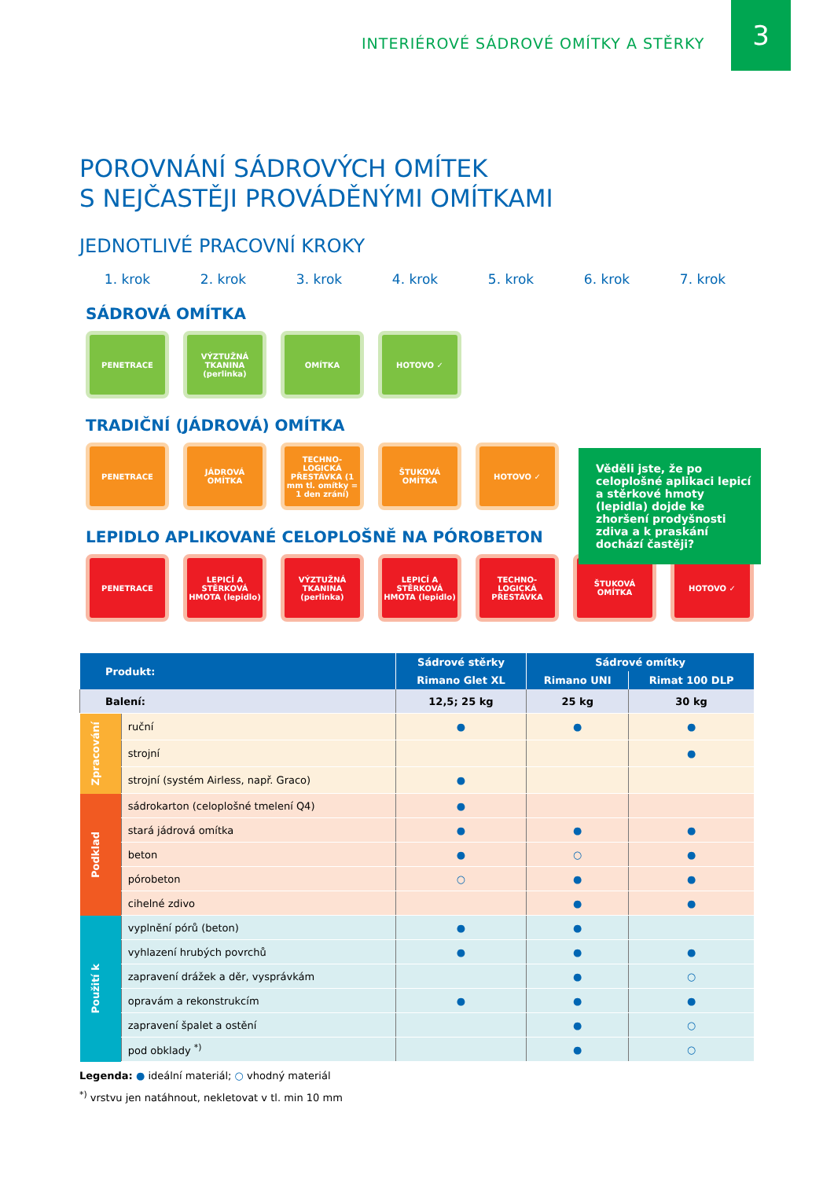INTERIÉROVÉ SÁDROVÉ OMÍTKY A STĚRKY
3
POROVNÁNÍ SÁDROVÝCH OMÍTEK
S NEJČASTĚJI PROVÁDĚNÝMI OMÍTKAMI
JEDNOTLIVÉ PRACOVNÍ KROKY
1. krok 2. krok 3. krok 4. krok 5. krok 6. krok 7. krok
SÁDROVÁ OMÍTKA
PENETRACE VÝZTUŽNÁ TKANINA (perlinka)
OMÍTKA HOTOVO ✓
TRADIČNÍ (JÁDROVÁ) OMÍTKA
PENETRACE JÁDROVÁ OMÍTKA TECHNO-LOGICKÁ PŘESTÁVKA (1 mm tl. omítky = 1 den zrání)
ŠTUKOVÁ OMÍTKA HOTOVO ✓
Věděli jste, že po celoplošné aplikaci lepicí a stěrkové hmoty (lepidla) dojde ke zhoršení prodyšnosti zdiva a k praskání dochází častěji?
LEPIDLO APLIKOVANÉ CELOPLOŠNĚ NA PÓROBETON
PENETRACE LEPICÍ A STĚRKOVÁ HMOTA (lepidlo)
VÝZTUŽNÁ TKANINA (perlinka)
LEPICÍ A STĚRKOVÁ HMOTA (lepidlo)
TECHNO-LOGICKÁ PŘESTÁVKA
ŠTUKOVÁ OMÍTKA HOTOVO ✓
| Produkt: | | Sádrové stěrky | Sádrové omítky | |
| --- | --- | --- | --- | --- |
| | | Rimano Glet XL | Rimano UNI | Rimat 100 DLP |
| Balení: | | 12,5; 25 kg | 25 kg | 30 kg |
| Zpracování | ruční | ● | ● | ● |
| | strojní | | | ● |
| | strojní (systém Airless, např. Graco) | ● | | |
| Podklad | sádrokarton (celoplošné tmelení Q4) | ● | | |
| | stará jádrová omítka | ● | ● | ● |
| | beton | ● | ○ | ● |
| | pórobeton | ○ | ● | ● |
| | cihelné zdivo | | ● | ● |
| Použití k | vyplnění pórů (beton) | ● | ● | |
| | vyhlazení hrubých povrchů | ● | ● | ● |
| | zapravení drážek a děr, vysprávkám | | ● | ○ |
| | opravám a rekonstrukcím | ● | ● | ● |
| | zapravení špalet a ostění | | ● | ○ |
| | pod obklady <sup>*)</sup> | | ● | ○ |
Legenda: ● ideální materiál; ○ vhodný materiál
<sup>*)</sup> vrstvu jen natáhnout, nekletovat v tl. min 10 mm